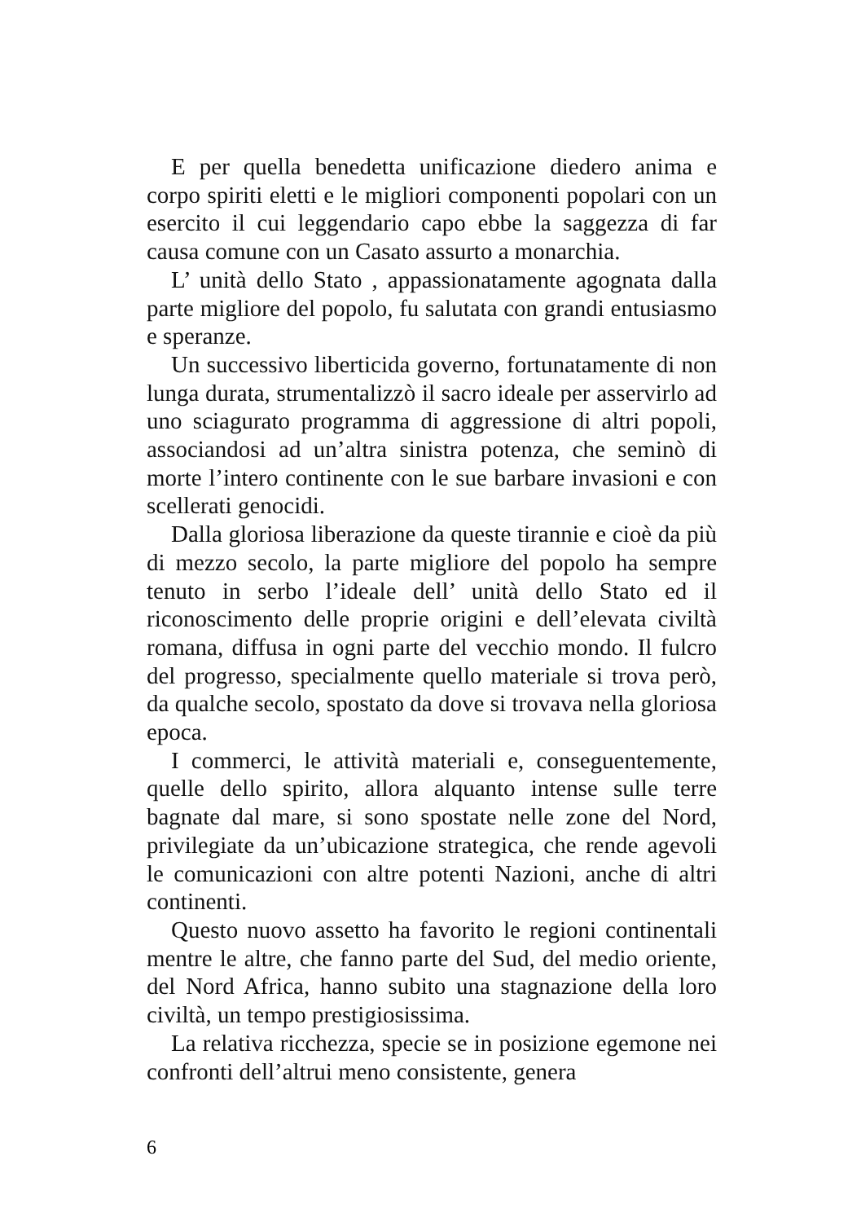E per quella benedetta unificazione diedero anima e corpo spiriti eletti e le migliori componenti popolari con un esercito il cui leggendario capo ebbe la saggezza di far causa comune con un Casato assurto a monarchia.
L’ unità dello Stato , appassionatamente agognata dalla parte migliore del popolo, fu salutata con grandi entusiasmo e speranze.
Un successivo liberticida governo, fortunatamente di non lunga durata, strumentalizzò il sacro ideale per asservirlo ad uno sciagurato programma di aggressione di altri popoli, associandosi ad un’altra sinistra potenza, che seminò di morte l’intero continente con le sue barbare invasioni e con scellerati genocidi.
Dalla gloriosa liberazione da queste tirannie e cioè da più di mezzo secolo, la parte migliore del popolo ha sempre tenuto in serbo l’ideale dell’ unità dello Stato ed il riconoscimento delle proprie origini e dell’elevata civiltà romana, diffusa in ogni parte del vecchio mondo. Il fulcro del progresso, specialmente quello materiale si trova però, da qualche secolo, spostato da dove si trovava nella gloriosa epoca.
I commerci, le attività materiali e, conseguentemente, quelle dello spirito, allora alquanto intense sulle terre bagnate dal mare, si sono spostate nelle zone del Nord, privilegiate da un’ubicazione strategica, che rende agevoli le comunicazioni con altre potenti Nazioni, anche di altri continenti.
Questo nuovo assetto ha favorito le regioni continentali mentre le altre, che fanno parte del Sud, del medio oriente, del Nord Africa, hanno subito una stagnazione della loro civiltà, un tempo prestigiosissima.
La relativa ricchezza, specie se in posizione egemone nei confronti dell’altrui meno consistente, genera
6